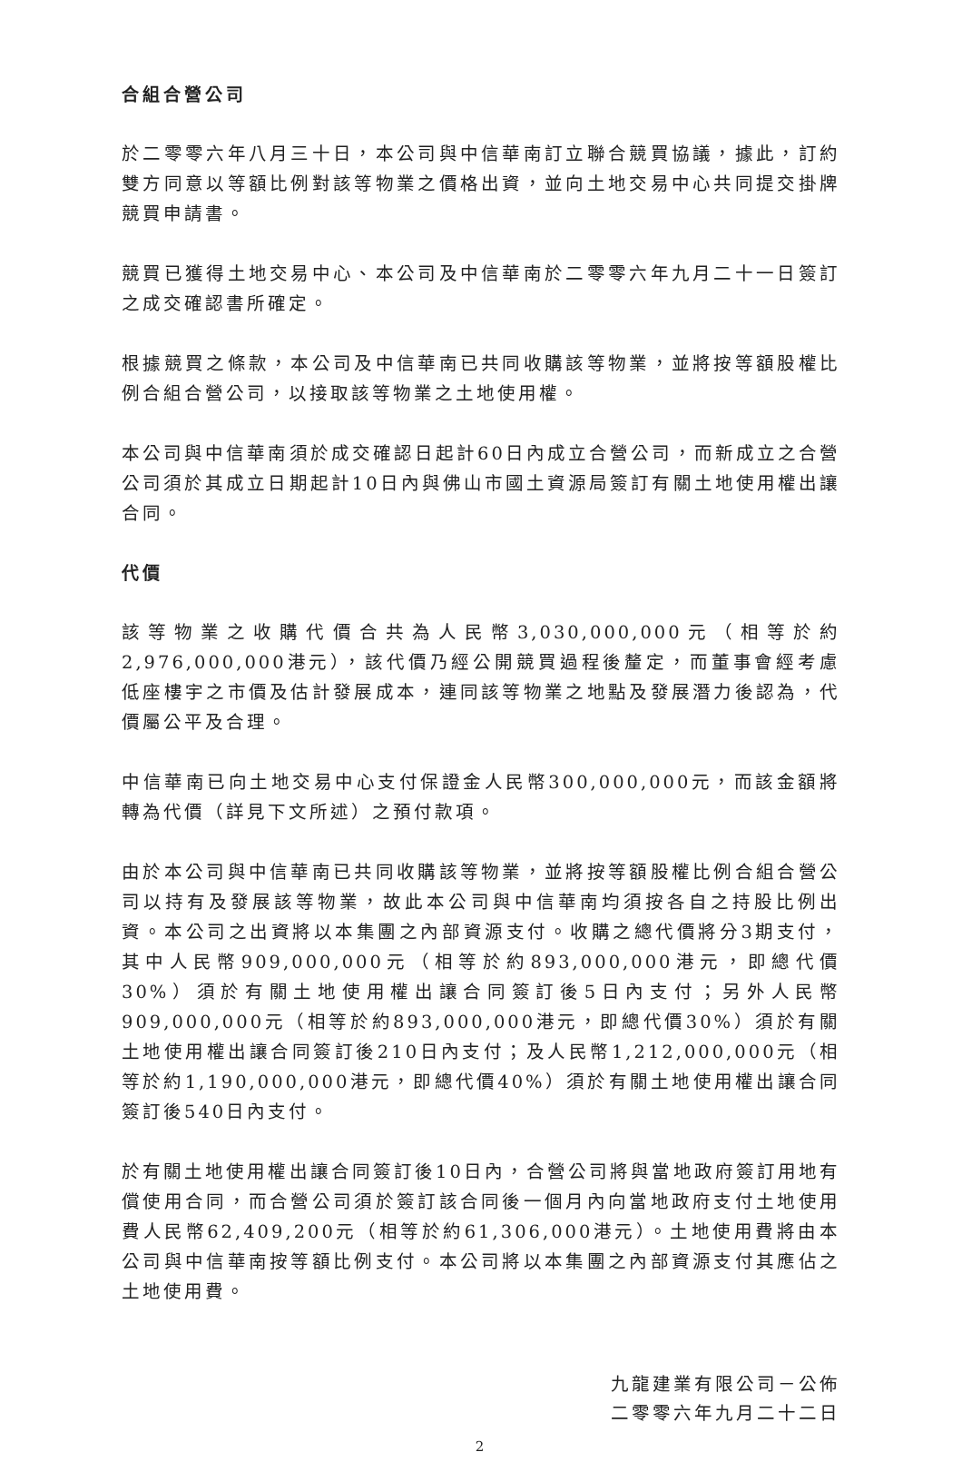合組合營公司
於二零零六年八月三十日，本公司與中信華南訂立聯合競買協議，據此，訂約雙方同意以等額比例對該等物業之價格出資，並向土地交易中心共同提交掛牌競買申請書。
競買已獲得土地交易中心、本公司及中信華南於二零零六年九月二十一日簽訂之成交確認書所確定。
根據競買之條款，本公司及中信華南已共同收購該等物業，並將按等額股權比例合組合營公司，以接取該等物業之土地使用權。
本公司與中信華南須於成交確認日起計60日內成立合營公司，而新成立之合營公司須於其成立日期起計10日內與佛山市國土資源局簽訂有關土地使用權出讓合同。
代價
該等物業之收購代價合共為人民幣3,030,000,000元（相等於約2,976,000,000港元），該代價乃經公開競買過程後釐定，而董事會經考慮低座樓宇之市價及估計發展成本，連同該等物業之地點及發展潛力後認為，代價屬公平及合理。
中信華南已向土地交易中心支付保證金人民幣300,000,000元，而該金額將轉為代價（詳見下文所述）之預付款項。
由於本公司與中信華南已共同收購該等物業，並將按等額股權比例合組合營公司以持有及發展該等物業，故此本公司與中信華南均須按各自之持股比例出資。本公司之出資將以本集團之內部資源支付。收購之總代價將分3期支付，其中人民幣909,000,000元（相等於約893,000,000港元，即總代價30%）須於有關土地使用權出讓合同簽訂後5日內支付；另外人民幣909,000,000元（相等於約893,000,000港元，即總代價30%）須於有關土地使用權出讓合同簽訂後210日內支付；及人民幣1,212,000,000元（相等於約1,190,000,000港元，即總代價40%）須於有關土地使用權出讓合同簽訂後540日內支付。
於有關土地使用權出讓合同簽訂後10日內，合營公司將與當地政府簽訂用地有償使用合同，而合營公司須於簽訂該合同後一個月內向當地政府支付土地使用費人民幣62,409,200元（相等於約61,306,000港元）。土地使用費將由本公司與中信華南按等額比例支付。本公司將以本集團之內部資源支付其應佔之土地使用費。
九龍建業有限公司－公佈
二零零六年九月二十二日
2